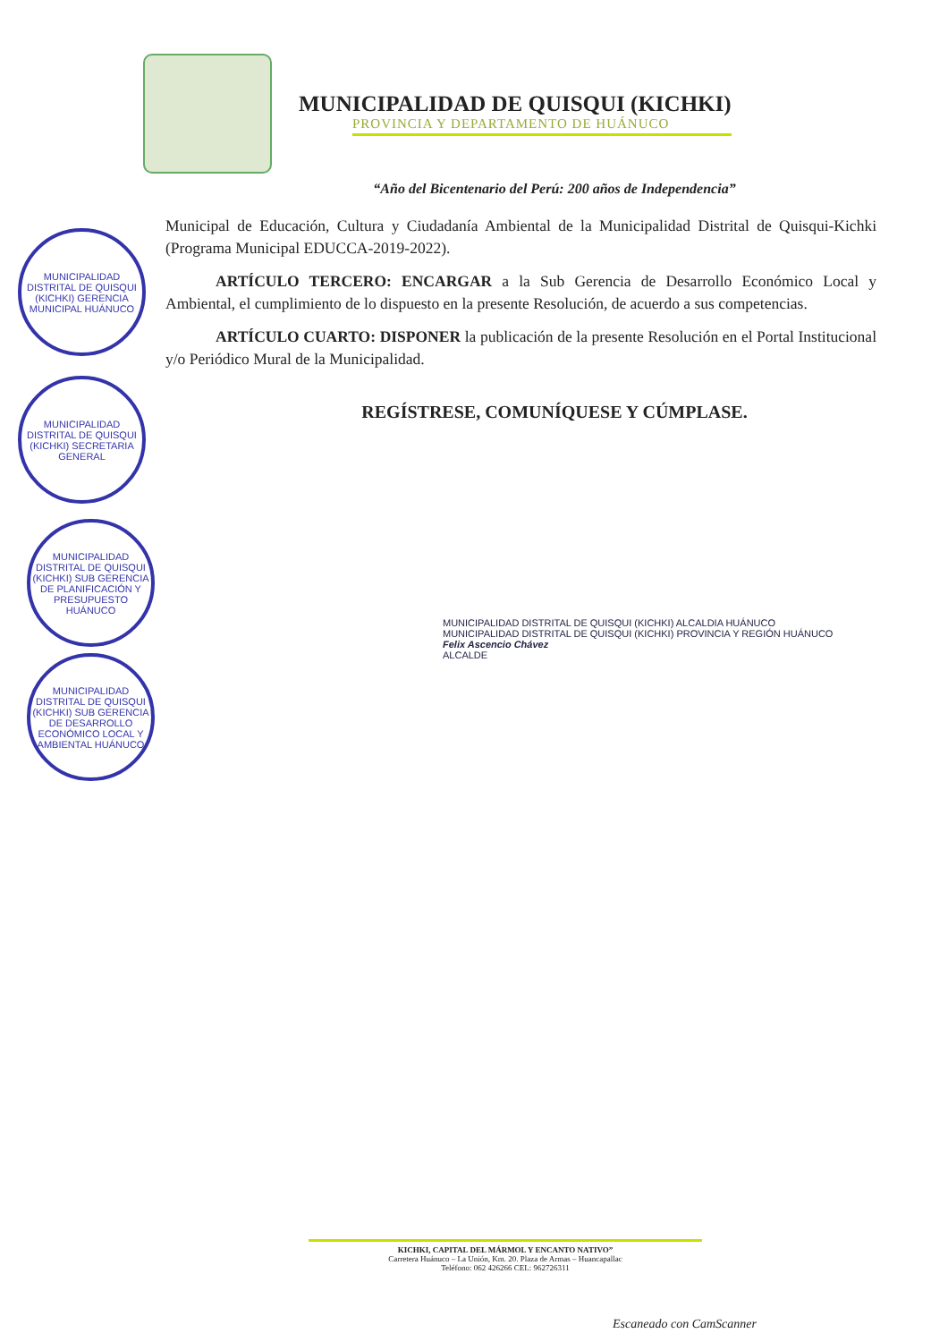MUNICIPALIDAD DE QUISQUI (KICHKI)
PROVINCIA Y DEPARTAMENTO DE HUÁNUCO
“Año del Bicentenario del Perú: 200 años de Independencia”
Municipal de Educación, Cultura y Ciudadanía Ambiental de la Municipalidad Distrital de Quisqui-Kichki (Programa Municipal EDUCCA-2019-2022).
ARTÍCULO TERCERO: ENCARGAR a la Sub Gerencia de Desarrollo Económico Local y Ambiental, el cumplimiento de lo dispuesto en la presente Resolución, de acuerdo a sus competencias.
ARTÍCULO CUARTO: DISPONER la publicación de la presente Resolución en el Portal Institucional y/o Periódico Mural de la Municipalidad.
REGÍSTRESE, COMUNÍQUESE Y CÚMPLASE.
MUNICIPALIDAD DISTRITAL DE QUISQUI (KICHKI) GERENCIA MUNICIPAL HUÁNUCO
MUNICIPALIDAD DISTRITAL DE QUISQUI (KICHKI) SECRETARIA GENERAL
MUNICIPALIDAD DISTRITAL DE QUISQUI (KICHKI) SUB GERENCIA DE PLANIFICACIÓN Y PRESUPUESTO HUÁNUCO
MUNICIPALIDAD DISTRITAL DE QUISQUI (KICHKI) SUB GERENCIA DE DESARROLLO ECONÓMICO LOCAL Y AMBIENTAL HUÁNUCO
MUNICIPALIDAD DISTRITAL DE QUISQUI (KICHKI) ALCALDIA HUÁNUCO
MUNICIPALIDAD DISTRITAL DE QUISQUI (KICHKI) PROVINCIA Y REGIÓN HUÁNUCO
Felix Ascencio Chávez
ALCALDE
KICHKI, CAPITAL DEL MÁRMOL Y ENCANTO NATIVO”
Carretera Huánuco – La Unión, Km. 20. Plaza de Armas – Huancapallac
Teléfono: 062 426266 CEL: 962726311
Escaneado con CamScanner